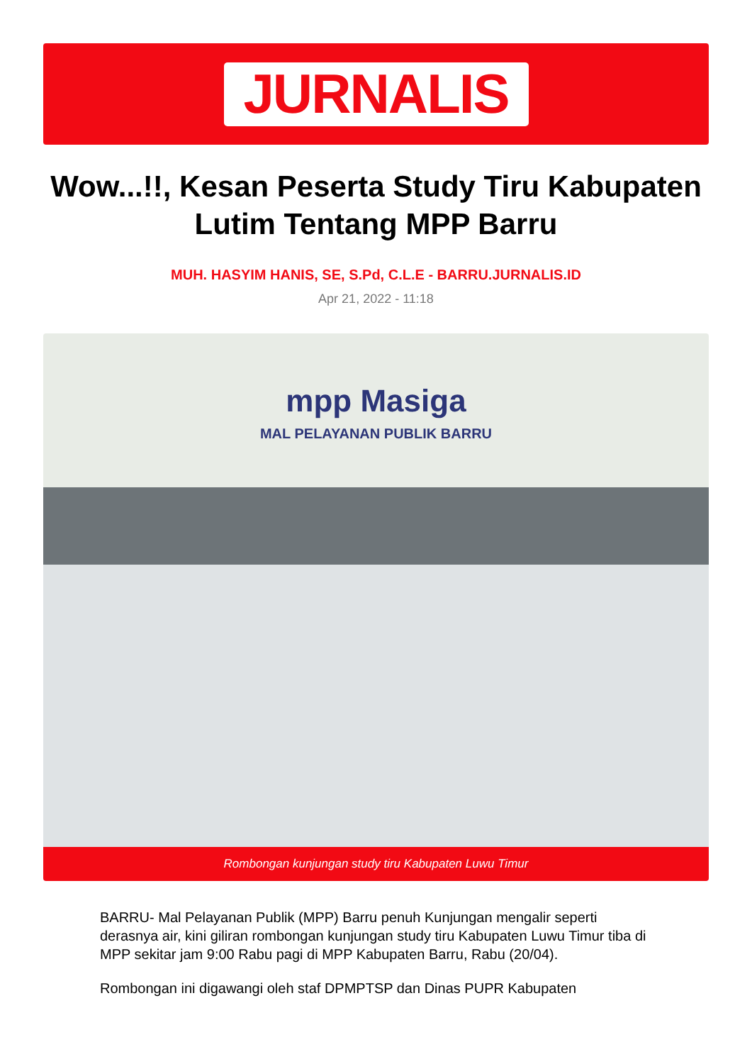JURNALIS
Wow...!!, Kesan Peserta Study Tiru Kabupaten Lutim Tentang MPP Barru
MUH. HASYIM HANIS, SE, S.Pd, C.L.E - BARRU.JURNALIS.ID
Apr 21, 2022 - 11:18
mpp Masiga
MAL PELAYANAN PUBLIK BARRU
Rombongan kunjungan study tiru Kabupaten Luwu Timur
BARRU- Mal Pelayanan Publik (MPP) Barru penuh Kunjungan mengalir seperti derasnya air, kini giliran rombongan kunjungan study tiru Kabupaten Luwu Timur tiba di MPP sekitar jam 9:00 Rabu pagi di MPP Kabupaten Barru, Rabu (20/04).
Rombongan ini digawangi oleh staf DPMPTSP dan Dinas PUPR Kabupaten